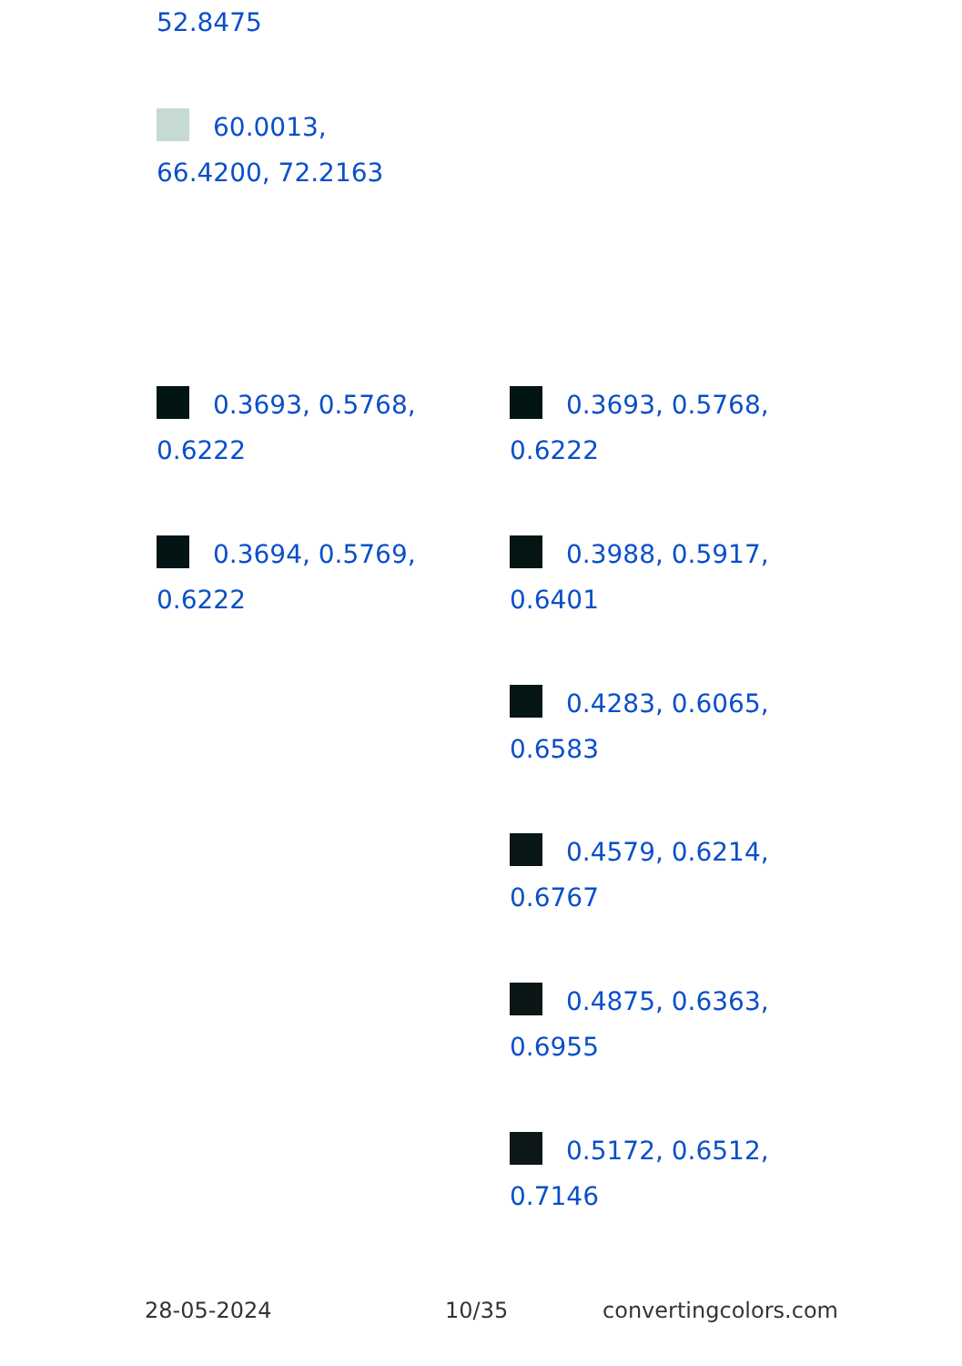52.8475
60.0013, 66.4200, 72.2163
0.3693, 0.5768, 0.6222
0.3694, 0.5769, 0.6222
0.3693, 0.5768, 0.6222
0.3988, 0.5917, 0.6401
0.4283, 0.6065, 0.6583
0.4579, 0.6214, 0.6767
0.4875, 0.6363, 0.6955
0.5172, 0.6512, 0.7146
28-05-2024 10/35 convertingcolors.com